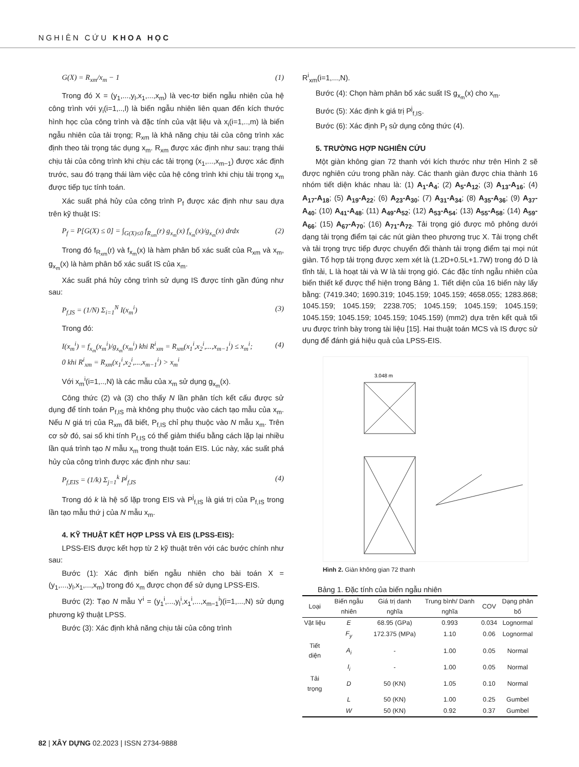NGHIÊN CỨU KHOA HỌC
G(X) = R<sub>xm</sub>/x<sub>m</sub> − 1 (1)
Trong đó X = (y<sub>1</sub>,...,y<sub>l</sub>,x<sub>1</sub>,...,x<sub>m</sub>) là vec-tơ biến ngẫu nhiên của hệ công trình với y<sub>i</sub>(i=1,..,l) là biến ngẫu nhiên liên quan đến kích thước hình học của công trình và đặc tính của vật liệu và x<sub>i</sub>(i=1,..,m) là biến ngẫu nhiên của tải trọng; R<sub>xm</sub> là khả năng chịu tải của công trình xác định theo tải trọng tác dụng x<sub>m</sub>. R<sub>xm</sub> được xác định như sau: trạng thái chịu tải của công trình khi chịu các tải trọng (x<sub>1</sub>,...,x<sub>m−1</sub>) được xác định trước, sau đó trạng thái làm việc của hệ công trình khi chịu tải trọng x<sub>m</sub> được tiếp tục tính toán.
Xác suất phá hủy của công trình P<sub>f</sub> được xác định như sau dựa trên kỹ thuật IS:
P<sub>f</sub> = P[G(X) ≤ 0] = ∫<sub>G(X)≤0</sub> f<sub>R<sub>xm</sub></sub>(r) g<sub>x<sub>m</sub></sub>(x) f<sub>x<sub>m</sub></sub>(x)/g<sub>x<sub>m</sub></sub>(x) drdx (2)
Trong đó f<sub>R<sub>xm</sub></sub>(r) và f<sub>x<sub>m</sub></sub>(x) là hàm phân bố xác suất của R<sub>xm</sub> và x<sub>m</sub>, g<sub>x<sub>m</sub></sub>(x) là hàm phân bố xác suất IS của x<sub>m</sub>.
Xác suất phá hủy công trình sử dụng IS được tính gần đúng như sau:
P<sub>f,IS</sub> = (1/N) Σ<sub>i=1</sub><sup>N</sup> I(x<sub>m</sub><sup>i</sup>) (3)
Trong đó:
I(x<sub>m</sub><sup>i</sup>) = f<sub>x<sub>m</sub></sub>(x<sub>m</sub><sup>i</sup>)/g<sub>x<sub>m</sub></sub>(x<sub>m</sub><sup>i</sup>) khi R<sup>i</sup><sub>xm</sub> = R<sub>xm</sub>(x<sub>1</sub><sup>i</sup>,x<sub>2</sub><sup>i</sup>,...,x<sub>m−1</sub><sup>i</sup>) ≤ x<sub>m</sub><sup>i</sup>;
0 khi R<sup>i</sup><sub>xm</sub> = R<sub>xm</sub>(x<sub>1</sub><sup>i</sup>,x<sub>2</sub><sup>i</sup>,...,x<sub>m−1</sub><sup>i</sup>) > x<sub>m</sub><sup>i</sup> (4)
Với x<sub>m</sub><sup>i</sup>(i=1,..,N) là các mẫu của x<sub>m</sub> sử dụng g<sub>x<sub>m</sub></sub>(x).
Công thức (2) và (3) cho thấy N lần phân tích kết cấu được sử dụng để tính toán P<sub>f,IS</sub> mà không phụ thuộc vào cách tạo mẫu của x<sub>m</sub>. Nếu N giá trị của R<sub>xm</sub> đã biết, P<sub>f,IS</sub> chỉ phụ thuộc vào N mẫu x<sub>m</sub>. Trên cơ sở đó, sai số khi tính P<sub>f,IS</sub> có thể giảm thiểu bằng cách lặp lại nhiều lần quá trình tạo N mẫu x<sub>m</sub> trong thuật toán EIS. Lúc này, xác suất phá hủy của công trình được xác định như sau:
P<sub>f,EIS</sub> = (1/k) Σ<sub>j=1</sub><sup>k</sup> P<sup>j</sup><sub>f,IS</sub> (4)
Trong dó k là hệ số lặp trong EIS và P<sup>j</sup><sub>f,IS</sub> là giá trị của P<sub>f,IS</sub> trong lần tạo mẫu thứ j của N mẫu x<sub>m</sub>.
4. KỸ THUẬT KẾT HỢP LPSS VÀ EIS (LPSS-EIS):
LPSS-EIS được kết hợp từ 2 kỹ thuật trên với các bước chính như sau:
Bước (1): Xác định biến ngẫu nhiên cho bài toán X = (y<sub>1</sub>,...,y<sub>l</sub>,x<sub>1</sub>,...,x<sub>m</sub>) trong đó x<sub>m</sub> được chọn để sử dụng LPSS-EIS.
Bước (2): Tạo N mẫu Y<sup>i</sup> = (y<sub>1</sub><sup>i</sup>,...,y<sub>l</sub><sup>i</sup>,x<sub>1</sub><sup>i</sup>,...,x<sub>m−1</sub><sup>i</sup>)(i=1,...,N) sử dụng phương kỹ thuật LPSS.
Bước (3): Xác định khả năng chịu tải của công trình
R<sup>i</sup><sub>xm</sub>(i=1,...,N).
Bước (4): Chọn hàm phân bố xác suất IS g<sub>x<sub>m</sub></sub>(x) cho x<sub>m</sub>.
Bước (5): Xác định k giá trị P<sup>j</sup><sub>f,IS</sub>.
Bước (6): Xác định P<sub>f</sub> sử dụng công thức (4).
5. TRƯỜNG HỢP NGHIÊN CỨU
Một giàn không gian 72 thanh với kích thước như trên Hình 2 sẽ được nghiên cứu trong phần này. Các thanh giàn được chia thành 16 nhóm tiết diện khác nhau là: (1) A<sub>1</sub>-A<sub>4</sub>; (2) A<sub>5</sub>-A<sub>12</sub>; (3) A<sub>13</sub>-A<sub>16</sub>; (4) A<sub>17</sub>-A<sub>18</sub>; (5) A<sub>19</sub>-A<sub>22</sub>; (6) A<sub>23</sub>-A<sub>30</sub>; (7) A<sub>31</sub>-A<sub>34</sub>; (8) A<sub>35</sub>-A<sub>36</sub>; (9) A<sub>37</sub>-A<sub>40</sub>; (10) A<sub>41</sub>-A<sub>48</sub>; (11) A<sub>49</sub>-A<sub>52</sub>; (12) A<sub>53</sub>-A<sub>54</sub>; (13) A<sub>55</sub>-A<sub>58</sub>; (14) A<sub>59</sub>-A<sub>66</sub>; (15) A<sub>67</sub>-A<sub>70</sub>; (16) A<sub>71</sub>-A<sub>72</sub>. Tải trọng gió được mô phỏng dưới dạng tải trọng điểm tại các nút giàn theo phương trục X. Tải trọng chết và tải trọng trực tiếp được chuyển đổi thành tải trọng điểm tại mọi nút giàn. Tổ hợp tải trọng được xem xét là (1.2D+0.5L+1.7W) trong đó D là tĩnh tải, L là hoạt tải và W là tải trọng gió. Các đặc tính ngẫu nhiên của biến thiết kế được thể hiện trong Bảng 1. Tiết diện của 16 biến này lấy bằng: (7419.340; 1690.319; 1045.159; 1045.159; 4658.055; 1283.868; 1045.159; 1045.159; 2238.705; 1045.159; 1045.159; 1045.159; 1045.159; 1045.159; 1045.159; 1045.159) (mm2) dựa trên kết quả tối ưu được trình bày trong tài liệu [15]. Hai thuật toán MCS và IS được sử dụng để đánh giá hiệu quả của LPSS-EIS.
3.048 m
Hình 2. Giàn không gian 72 thanh
Bảng 1. Đặc tính của biến ngẫu nhiên
| Loại | Biến ngẫu nhiên | Giá trị danh nghĩa | Trung bình/ Danh nghĩa | COV | Dạng phân bố |
| --- | --- | --- | --- | --- | --- |
| Vật liệu | E | 68.95 (GPa) | 0.993 | 0.034 | Lognormal |
| | F<sub>y</sub> | 172.375 (MPa) | 1.10 | 0.06 | Lognormal |
| Tiết diện | A<sub>i</sub> | - | 1.00 | 0.05 | Normal |
| | I<sub>i</sub> | - | 1.00 | 0.05 | Normal |
| Tải trọng | D | 50 (KN) | 1.05 | 0.10 | Normal |
| | L | 50 (KN) | 1.00 | 0.25 | Gumbel |
| | W | 50 (KN) | 0.92 | 0.37 | Gumbel |
82 | XÂY DỰNG 02.2023 | ISSN 2734-9888